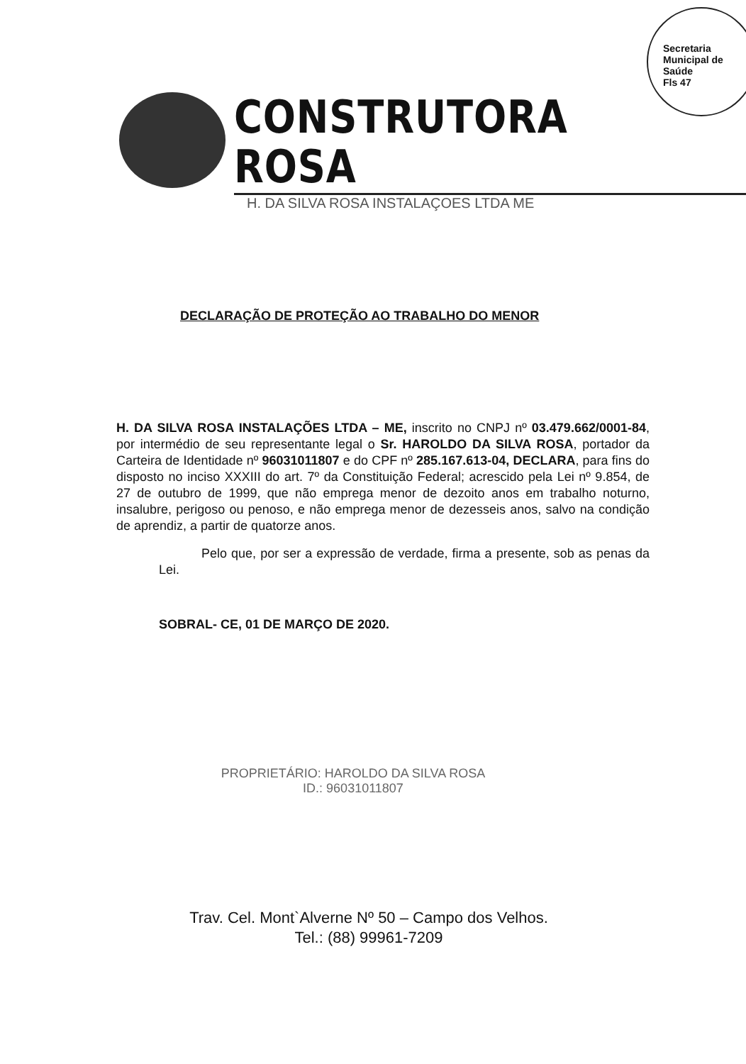Secretaria Municipal de Saúde
Fls 47
CONSTRUTORA ROSA
H. DA SILVA ROSA INSTALAÇOES LTDA ME
DECLARAÇÃO DE PROTEÇÃO AO TRABALHO DO MENOR
H. DA SILVA ROSA INSTALAÇÕES LTDA – ME, inscrito no CNPJ nº 03.479.662/0001-84, por intermédio de seu representante legal o Sr. HAROLDO DA SILVA ROSA, portador da Carteira de Identidade nº 96031011807 e do CPF nº 285.167.613-04, DECLARA, para fins do disposto no inciso XXXIII do art. 7º da Constituição Federal; acrescido pela Lei nº 9.854, de 27 de outubro de 1999, que não emprega menor de dezoito anos em trabalho noturno, insalubre, perigoso ou penoso, e não emprega menor de dezesseis anos, salvo na condição de aprendiz, a partir de quatorze anos.
Pelo que, por ser a expressão de verdade, firma a presente, sob as penas da Lei.
SOBRAL- CE, 01 DE MARÇO DE 2020.
PROPRIETÁRIO: HAROLDO DA SILVA ROSA
ID.: 96031011807
Trav. Cel. Mont`Alverne Nº 50 – Campo dos Velhos.
Tel.: (88) 99961-7209